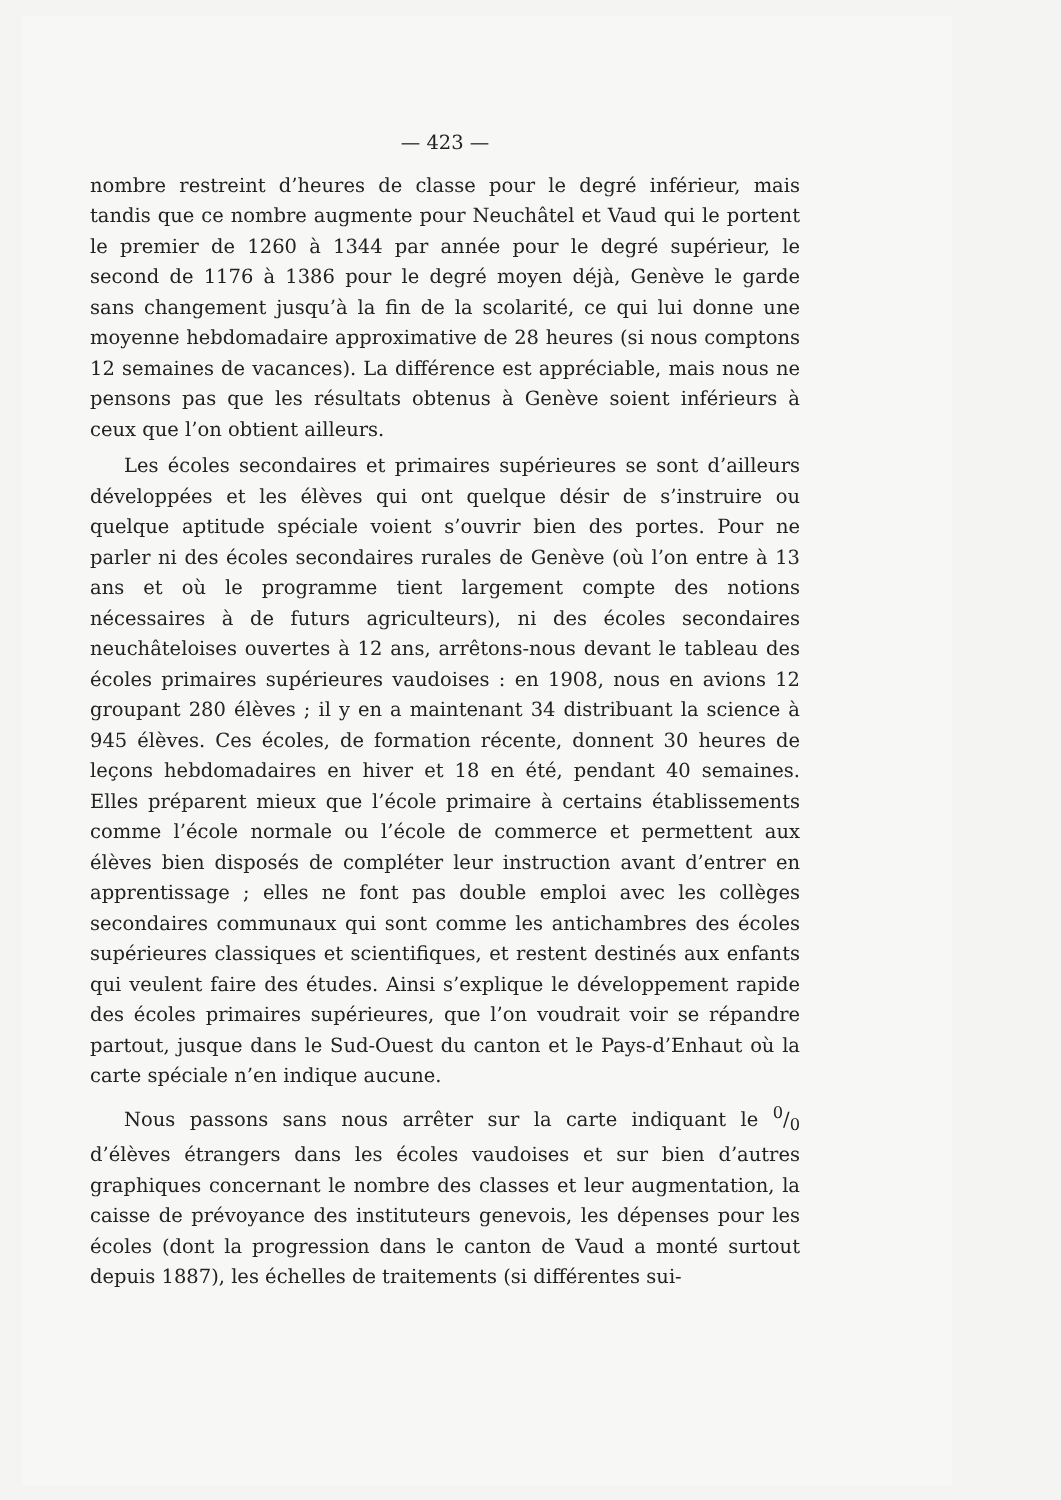— 423 —
nombre restreint d’heures de classe pour le degré inférieur, mais tandis que ce nombre augmente pour Neuchâtel et Vaud qui le portent le premier de 1260 à 1344 par année pour le degré supérieur, le second de 1176 à 1386 pour le degré moyen déjà, Genève le garde sans changement jusqu’à la fin de la scolarité, ce qui lui donne une moyenne hebdomadaire approximative de 28 heures (si nous comptons 12 semaines de vacances). La différence est appréciable, mais nous ne pensons pas que les résultats obtenus à Genève soient inférieurs à ceux que l’on obtient ailleurs.
Les écoles secondaires et primaires supérieures se sont d’ailleurs développées et les élèves qui ont quelque désir de s’instruire ou quelque aptitude spéciale voient s’ouvrir bien des portes. Pour ne parler ni des écoles secondaires rurales de Genève (où l’on entre à 13 ans et où le programme tient largement compte des notions nécessaires à de futurs agriculteurs), ni des écoles secondaires neuchâteloises ouvertes à 12 ans, arrêtons-nous devant le tableau des écoles primaires supérieures vaudoises : en 1908, nous en avions 12 groupant 280 élèves ; il y en a maintenant 34 distribuant la science à 945 élèves. Ces écoles, de formation récente, donnent 30 heures de leçons hebdomadaires en hiver et 18 en été, pendant 40 semaines. Elles préparent mieux que l’école primaire à certains établissements comme l’école normale ou l’école de commerce et permettent aux élèves bien disposés de compléter leur instruction avant d’entrer en apprentissage ; elles ne font pas double emploi avec les collèges secondaires communaux qui sont comme les antichambres des écoles supérieures classiques et scientifiques, et restent destinés aux enfants qui veulent faire des études. Ainsi s’explique le développement rapide des écoles primaires supérieures, que l’on voudrait voir se répandre partout, jusque dans le Sud-Ouest du canton et le Pays-d’Enhaut où la carte spéciale n’en indique aucune.
Nous passons sans nous arrêter sur la carte indiquant le 0/0 d’élèves étrangers dans les écoles vaudoises et sur bien d’autres graphiques concernant le nombre des classes et leur augmentation, la caisse de prévoyance des instituteurs genevois, les dépenses pour les écoles (dont la progression dans le canton de Vaud a monté surtout depuis 1887), les échelles de traitements (si différentes sui-